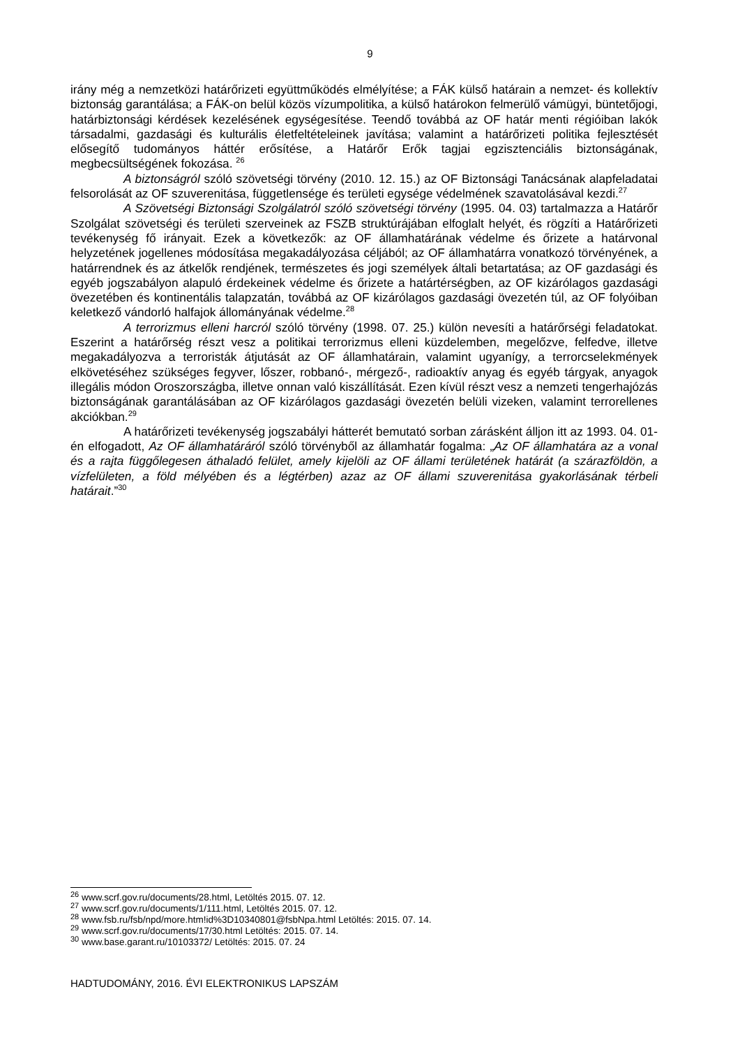9
irány még a nemzetközi határőrizeti együttműködés elmélyítése; a FÁK külső határain a nemzet- és kollektív biztonság garantálása; a FÁK-on belül közös vízumpolitika, a külső határokon felmerülő vámügyi, büntetőjogi, határbiztonsági kérdések kezelésének egységesítése. Teendő továbbá az OF határ menti régióiban lakók társadalmi, gazdasági és kulturális életfeltételeinek javítása; valamint a határőrizeti politika fejlesztését elősegítő tudományos háttér erősítése, a Határőr Erők tagjai egzisztenciális biztonságának, megbecsültségének fokozása. <sup>26</sup>
A biztonságról szóló szövetségi törvény (2010. 12. 15.) az OF Biztonsági Tanácsának alapfeladatai felsorolását az OF szuverenitása, függetlensége és területi egysége védelmének szavatolásával kezdi.<sup>27</sup>
A Szövetségi Biztonsági Szolgálatról szóló szövetségi törvény (1995. 04. 03) tartalmazza a Határőr Szolgálat szövetségi és területi szerveinek az FSZB struktúrájában elfoglalt helyét, és rögzíti a Határőrizeti tevékenység fő irányait. Ezek a következők: az OF államhatárának védelme és őrizete a határvonal helyzetének jogellenes módosítása megakadályozása céljából; az OF államhatárra vonatkozó törvényének, a határrendnek és az átkelők rendjének, természetes és jogi személyek általi betartatása; az OF gazdasági és egyéb jogszabályon alapuló érdekeinek védelme és őrizete a határtérségben, az OF kizárólagos gazdasági övezetében és kontinentális talapzatán, továbbá az OF kizárólagos gazdasági övezetén túl, az OF folyóiban keletkező vándorló halfajok állományának védelme.<sup>28</sup>
A terrorizmus elleni harcról szóló törvény (1998. 07. 25.) külön nevesíti a határőrségi feladatokat. Eszerint a határőrség részt vesz a politikai terrorizmus elleni küzdelemben, megelőzve, felfedve, illetve megakadályozva a terroristák átjutását az OF államhatárain, valamint ugyanígy, a terrorcselekmények elkövetéséhez szükséges fegyver, lőszer, robbanó-, mérgező-, radioaktív anyag és egyéb tárgyak, anyagok illegális módon Oroszországba, illetve onnan való kiszállítását. Ezen kívül részt vesz a nemzeti tengerhajózás biztonságának garantálásában az OF kizárólagos gazdasági övezetén belüli vizeken, valamint terrorellenes akciókban.<sup>29</sup>
A határőrizeti tevékenység jogszabályi hátterét bemutató sorban zárásként álljon itt az 1993. 04. 01-én elfogadott, Az OF államhatáráról szóló törvényből az államhatár fogalma: „Az OF államhatára az a vonal és a rajta függőlegesen áthaladó felület, amely kijelöli az OF állami területének határát (a szárazföldön, a vízfelületen, a föld mélyében és a légtérben) azaz az OF állami szuverenitása gyakorlásának térbeli határait.”<sup>30</sup>
<sup>26</sup> www.scrf.gov.ru/documents/28.html, Letöltés 2015. 07. 12.
<sup>27</sup> www.scrf.gov.ru/documents/1/111.html, Letöltés 2015. 07. 12.
<sup>28</sup> www.fsb.ru/fsb/npd/more.htm!id%3D10340801@fsbNpa.html Letöltés: 2015. 07. 14.
<sup>29</sup> www.scrf.gov.ru/documents/17/30.html Letöltés: 2015. 07. 14.
<sup>30</sup> www.base.garant.ru/10103372/ Letöltés: 2015. 07. 24
HADTUDOMÁNY, 2016. ÉVI ELEKTRONIKUS LAPSZÁM